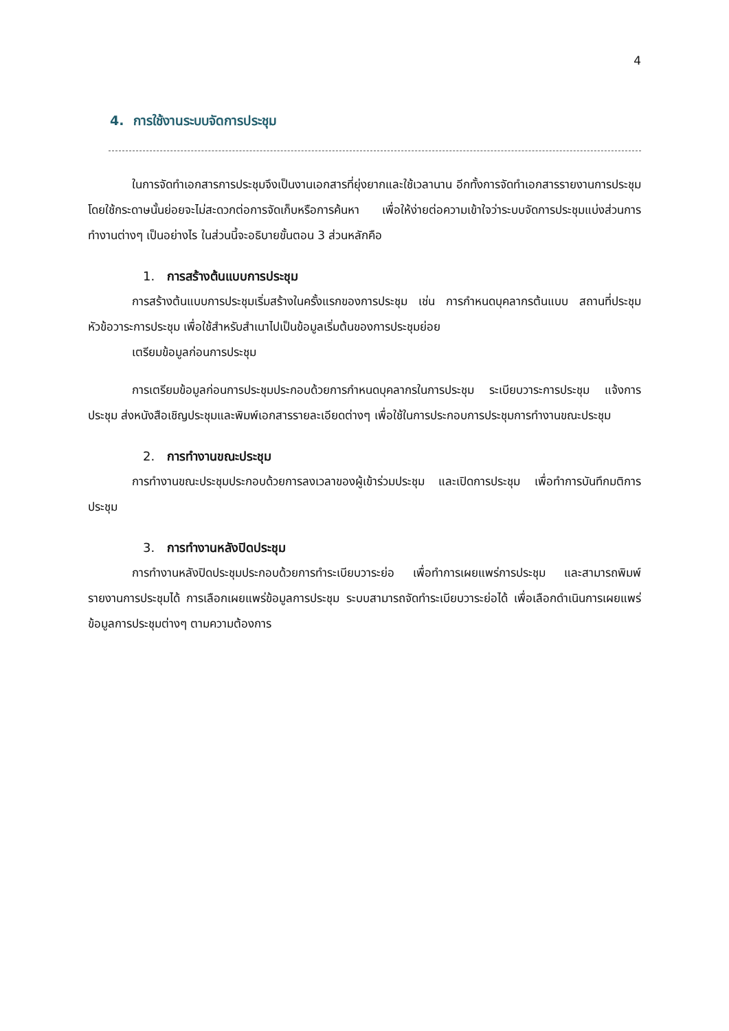4
4. การใช้งานระบบจัดการประชุม
ในการจัดทำเอกสารการประชุมจึงเป็นงานเอกสารที่ยุ่งยากและใช้เวลานาน อีกทั้งการจัดทำเอกสารรายงานการประชุมโดยใช้กระดาษนั้นย่อยจะไม่สะดวกต่อการจัดเก็บหรือการค้นหา เพื่อให้ง่ายต่อความเข้าใจว่าระบบจัดการประชุมแบ่งส่วนการทำงานต่างๆ เป็นอย่างไร ในส่วนนี้จะอธิบายขั้นตอน 3 ส่วนหลักคือ
1. การสร้างต้นแบบการประชุม
การสร้างต้นแบบการประชุมเริ่มสร้างในครั้งแรกของการประชุม เช่น การกำหนดบุคลากรต้นแบบ สถานที่ประชุม หัวข้อวาระการประชุม เพื่อใช้สำหรับสำเนาไปเป็นข้อมูลเริ่มต้นของการประชุมย่อย
เตรียมข้อมูลก่อนการประชุม
การเตรียมข้อมูลก่อนการประชุมประกอบด้วยการกำหนดบุคลากรในการประชุม ระเบียบวาระการประชุม แจ้งการประชุม ส่งหนังสือเชิญประชุมและพิมพ์เอกสารรายละเอียดต่างๆ เพื่อใช้ในการประกอบการประชุมการทำงานขณะประชุม
2. การทำงานขณะประชุม
การทำงานขณะประชุมประกอบด้วยการลงเวลาของผู้เข้าร่วมประชุม และเปิดการประชุม เพื่อทำการบันทึกมติการประชุม
3. การทำงานหลังปิดประชุม
การทำงานหลังปิดประชุมประกอบด้วยการทำระเบียบวาระย่อ เพื่อทำการเผยแพร่การประชุม และสามารถพิมพ์รายงานการประชุมได้ การเลือกเผยแพร่ข้อมูลการประชุม ระบบสามารถจัดทำระเบียบวาระย่อได้ เพื่อเลือกดำเนินการเผยแพร่ข้อมูลการประชุมต่างๆ ตามความต้องการ